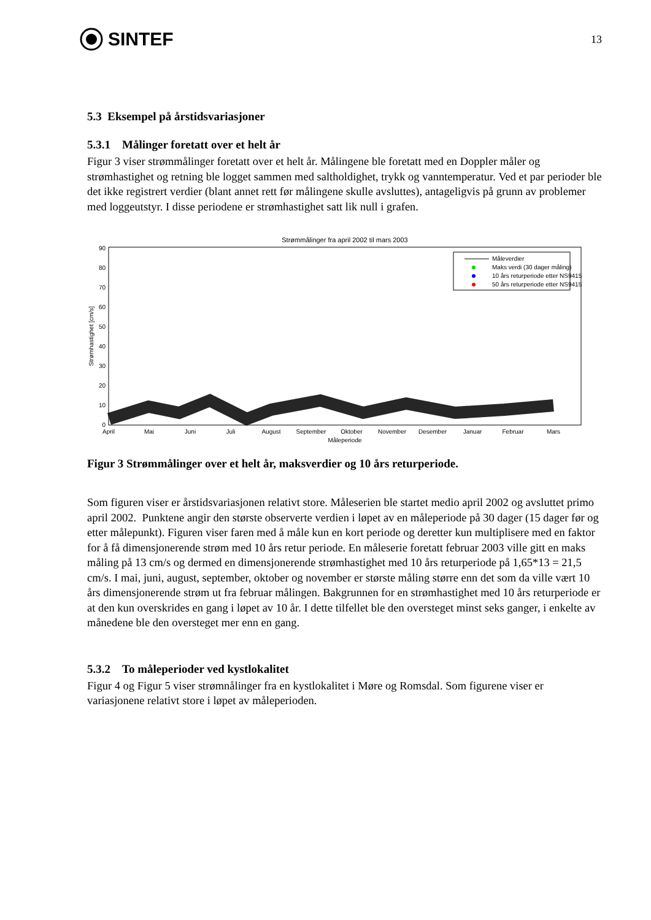SINTEF
13
5.3 Eksempel på årstidsvariasjoner
5.3.1 Målinger foretatt over et helt år
Figur 3 viser strømmålinger foretatt over et helt år. Målingene ble foretatt med en Doppler måler og strømhastighet og retning ble logget sammen med saltholdighet, trykk og vanntemperatur. Ved et par perioder ble det ikke registrert verdier (blant annet rett før målingene skulle avsluttes), antageligvis på grunn av problemer med loggeutstyr. I disse periodene er strømhastighet satt lik null i grafen.
Strømmålinger fra april 2002 til mars 2003
0
10
20
30
40
50
60
70
80
90
Strømhastighet [cm/s]
April
Mai
Juni
Juli
August
September
Oktober
November
Desember
Januar
Februar
Mars
Måleperiode
Måleverdier
Maks verdi (30 dager måling)
10 års returperiode etter NS9415
50 års returperiode etter NS9415
Figur 3 Strømmålinger over et helt år, maksverdier og 10 års returperiode.
Som figuren viser er årstidsvariasjonen relativt store. Måleserien ble startet medio april 2002 og avsluttet primo april 2002. Punktene angir den største observerte verdien i løpet av en måleperiode på 30 dager (15 dager før og etter målepunkt). Figuren viser faren med å måle kun en kort periode og deretter kun multiplisere med en faktor for å få dimensjonerende strøm med 10 års retur periode. En måleserie foretatt februar 2003 ville gitt en maks måling på 13 cm/s og dermed en dimensjonerende strømhastighet med 10 års returperiode på 1,65*13 = 21,5 cm/s. I mai, juni, august, september, oktober og november er største måling større enn det som da ville vært 10 års dimensjonerende strøm ut fra februar målingen. Bakgrunnen for en strømhastighet med 10 års returperiode er at den kun overskrides en gang i løpet av 10 år. I dette tilfellet ble den oversteget minst seks ganger, i enkelte av månedene ble den oversteget mer enn en gang.
5.3.2 To måleperioder ved kystlokalitet
Figur 4 og Figur 5 viser strømnålinger fra en kystlokalitet i Møre og Romsdal. Som figurene viser er variasjonene relativt store i løpet av måleperioden.